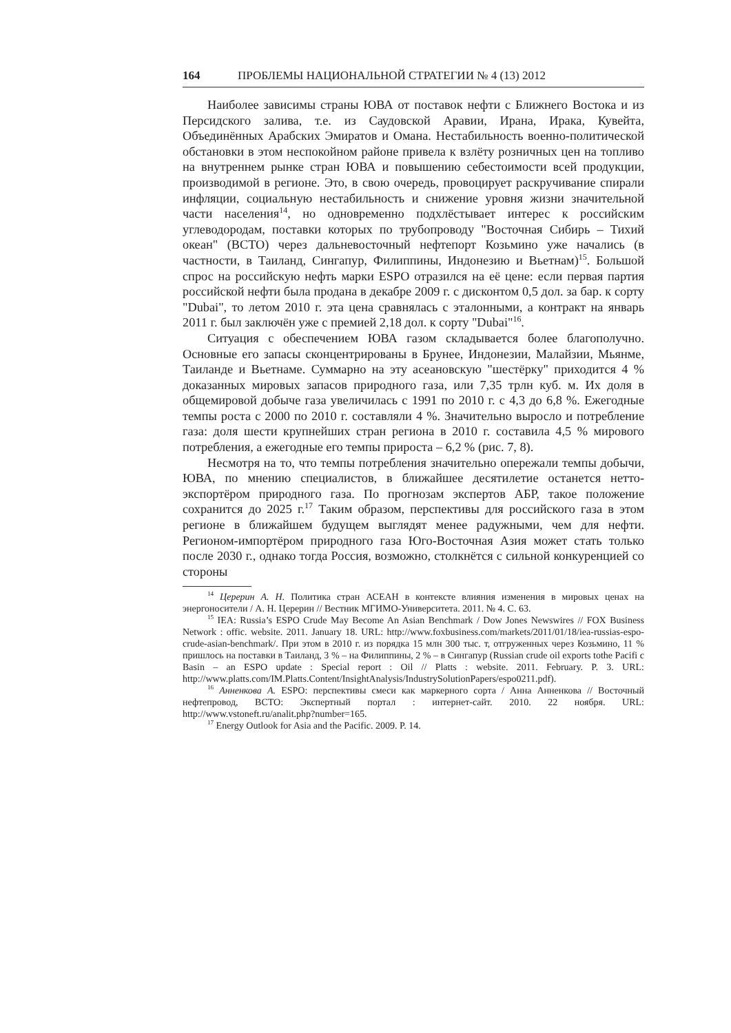164 ПРОБЛЕМЫ НАЦИОНАЛЬНОЙ СТРАТЕГИИ № 4 (13) 2012
Наиболее зависимы страны ЮВА от поставок нефти с Ближнего Востока и из Персидского залива, т.е. из Саудовской Аравии, Ирана, Ирака, Кувейта, Объединённых Арабских Эмиратов и Омана. Нестабильность военно-политической обстановки в этом неспокойном районе привела к взлёту розничных цен на топливо на внутреннем рынке стран ЮВА и повышению себестоимости всей продукции, производимой в регионе. Это, в свою очередь, провоцирует раскручивание спирали инфляции, социальную нестабильность и снижение уровня жизни значительной части населения<sup>14</sup>, но одновременно подхлёстывает интерес к российским углеводородам, поставки которых по трубопроводу "Восточная Сибирь – Тихий океан" (ВСТО) через дальневосточный нефтепорт Козьмино уже начались (в частности, в Таиланд, Сингапур, Филиппины, Индонезию и Вьетнам)<sup>15</sup>. Большой спрос на российскую нефть марки ESPO отразился на её цене: если первая партия российской нефти была продана в декабре 2009 г. с дисконтом 0,5 дол. за бар. к сорту "Dubai", то летом 2010 г. эта цена сравнялась с эталонными, а контракт на январь 2011 г. был заключён уже с премией 2,18 дол. к сорту "Dubai"<sup>16</sup>.
Ситуация с обеспечением ЮВА газом складывается более благополучно. Основные его запасы сконцентрированы в Брунее, Индонезии, Малайзии, Мьянме, Таиланде и Вьетнаме. Суммарно на эту асеановскую "шестёрку" приходится 4 % доказанных мировых запасов природного газа, или 7,35 трлн куб. м. Их доля в общемировой добыче газа увеличилась с 1991 по 2010 г. с 4,3 до 6,8 %. Ежегодные темпы роста с 2000 по 2010 г. составляли 4 %. Значительно выросло и потребление газа: доля шести крупнейших стран региона в 2010 г. составила 4,5 % мирового потребления, а ежегодные его темпы прироста – 6,2 % (рис. 7, 8).
Несмотря на то, что темпы потребления значительно опережали темпы добычи, ЮВА, по мнению специалистов, в ближайшее десятилетие останется нетто-экспортёром природного газа. По прогнозам экспертов АБР, такое положение сохранится до 2025 г.<sup>17</sup> Таким образом, перспективы для российского газа в этом регионе в ближайшем будущем выглядят менее радужными, чем для нефти. Регионом-импортёром природного газа Юго-Восточная Азия может стать только после 2030 г., однако тогда Россия, возможно, столкнётся с сильной конкуренцией со стороны
<sup>14</sup> Церерин А. Н. Политика стран АСЕАН в контексте влияния изменения в мировых ценах на энергоносители / А. Н. Церерин // Вестник МГИМО-Университета. 2011. № 4. С. 63.
<sup>15</sup> IEA: Russia’s ESPO Crude May Become An Asian Benchmark / Dow Jones Newswires // FOX Business Network : offic. website. 2011. January 18. URL: http://www.foxbusiness.com/markets/2011/01/18/iea-russias-espo-crude-asian-benchmark/. При этом в 2010 г. из порядка 15 млн 300 тыс. т, отгруженных через Козьмино, 11 % пришлось на поставки в Таиланд, 3 % – на Филиппины, 2 % – в Сингапур (Russian crude oil exports tothe Pacifi c Basin – an ESPO update : Special report : Oil // Platts : website. 2011. February. P. 3. URL: http://www.platts.com/IM.Platts.Content/InsightAnalysis/IndustrySolutionPapers/espo0211.pdf).
<sup>16</sup> Анненкова А. ESPO: перспективы смеси как маркерного сорта / Анна Анненкова // Восточный нефтепровод, ВСТО: Экспертный портал : интернет-сайт. 2010. 22 ноября. URL: http://www.vstoneft.ru/analit.php?number=165.
<sup>17</sup> Energy Outlook for Asia and the Pacific. 2009. P. 14.